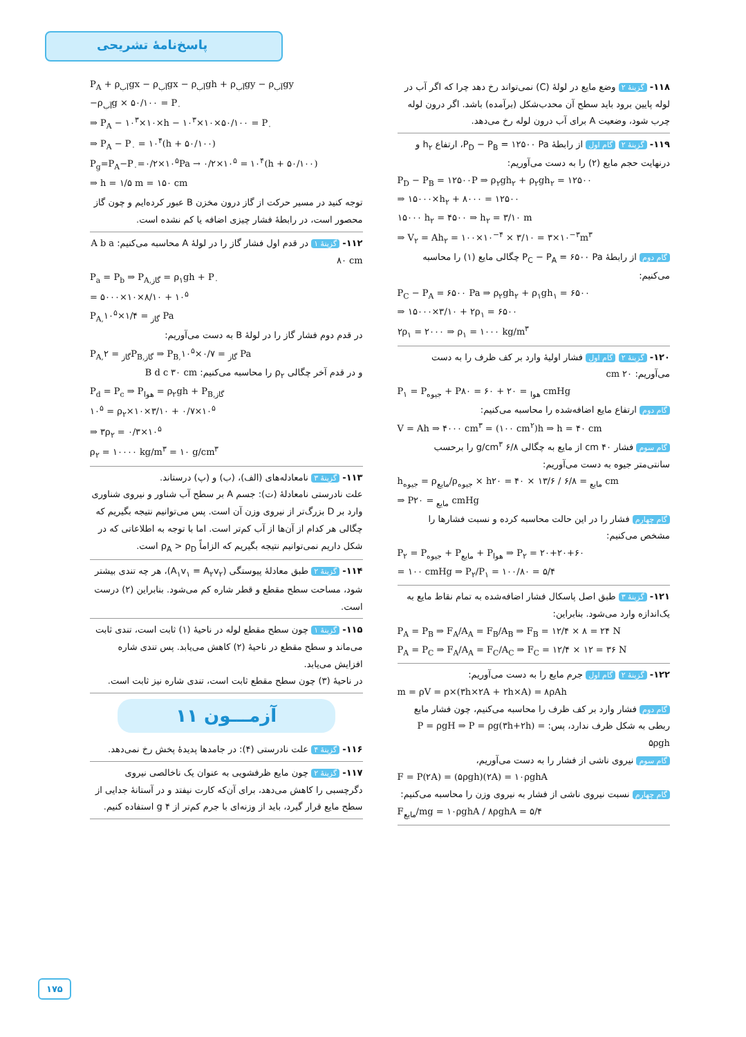پاسخ‌نامهٔ تشریحی
۱۱۸- گزینهٔ ۲ وضع مایع در لولهٔ (C) نمی‌تواند رخ دهد چرا که اگر آب در لوله پایین برود باید سطح آن محدب‌شکل (برآمده) باشد. اگر درون لوله چرب شود، وضعیت A برای آب درون لوله رخ می‌دهد.
۱۱۹- گزینهٔ ۲ گام اول از رابطهٔ P<sub>D</sub> − P<sub>B</sub> = ۱۲۵۰۰ Pa، ارتفاع h<sub>۲</sub> و درنهایت حجم مایع (۲) را به دست می‌آوریم:
P<sub>D</sub> − P<sub>B</sub> = ۱۲۵۰۰P ⇒ ρ<sub>۲</sub>gh<sub>۲</sub> + ρ<sub>۲</sub>gh<sub>۲</sub> = ۱۲۵۰۰
⇒ ۱۵۰۰۰×h<sub>۲</sub> + ۸۰۰۰ = ۱۲۵۰۰
۱۵۰۰۰ h<sub>۲</sub> = ۴۵۰۰ ⇒ h<sub>۲</sub> = ۳/۱۰ m
⇒ V<sub>۲</sub> = Ah<sub>۲</sub> = ۱۰۰×۱۰<sup>−۴</sup> × ۳/۱۰ = ۳×۱۰<sup>−۳</sup>m<sup>۳</sup>
گام دوم از رابطهٔ P<sub>C</sub> − P<sub>A</sub> = ۶۵۰۰ Pa چگالی مایع (۱) را محاسبه می‌کنیم:
P<sub>C</sub> − P<sub>A</sub> = ۶۵۰۰ Pa ⇒ ρ<sub>۲</sub>gh<sub>۲</sub> + ρ<sub>۱</sub>gh<sub>۱</sub> = ۶۵۰۰
⇒ ۱۵۰۰۰×۳/۱۰ + ۲ρ<sub>۱</sub> = ۶۵۰۰
۲ρ<sub>۱</sub> = ۲۰۰۰ ⇒ ρ<sub>۱</sub> = ۱۰۰۰ kg/m<sup>۳</sup>
۱۲۰- گزینهٔ ۲ گام اول فشار اولیهٔ وارد بر کف ظرف را به دست می‌آوریم: ۲۰ cm
P<sub>۱</sub> = P<sub>جیوه</sub> + P<sub>هوا</sub> = ۲۰ + ۶۰ = ۸۰ cmHg
گام دوم ارتفاع مایع اضافه‌شده را محاسبه می‌کنیم:
V = Ah ⇒ ۴۰۰۰ cm<sup>۳</sup> = (۱۰۰ cm<sup>۲</sup>)h ⇒ h = ۴۰ cm
گام سوم فشار ۴۰ cm از مایع به چگالی ۶/۸ g/cm<sup>۳</sup> را برحسب سانتی‌متر جیوه به دست می‌آوریم:
h<sub>جیوه</sub> = ρ<sub>مایع</sub>/ρ<sub>جیوه</sub> × h<sub>مایع</sub> = ۶/۸ / ۱۳/۶ × ۴۰ = ۲۰ cm
⇒ P<sub>مایع</sub> = ۲۰ cmHg
گام چهارم فشار را در این حالت محاسبه کرده و نسبت فشارها را مشخص می‌کنیم:
P<sub>۲</sub> = P<sub>جیوه</sub> + P<sub>مایع</sub> + P<sub>هوا</sub> ⇒ P<sub>۲</sub> = ۲۰+۲۰+۶۰
= ۱۰۰ cmHg ⇒ P<sub>۲</sub>/P<sub>۱</sub> = ۱۰۰/۸۰ = ۵/۴
۱۲۱- گزینهٔ ۳ طبق اصل پاسکال فشار اضافه‌شده به تمام نقاط مایع به یک‌اندازه وارد می‌شود. بنابراین:
P<sub>A</sub> = P<sub>B</sub> ⇒ F<sub>A</sub>/A<sub>A</sub> = F<sub>B</sub>/A<sub>B</sub> ⇒ F<sub>B</sub> = ۱۲/۴ × ۸ = ۲۴ N
P<sub>A</sub> = P<sub>C</sub> ⇒ F<sub>A</sub>/A<sub>A</sub> = F<sub>C</sub>/A<sub>C</sub> ⇒ F<sub>C</sub> = ۱۲/۴ × ۱۲ = ۳۶ N
۱۲۲- گزینهٔ ۲ گام اول جرم مایع را به دست می‌آوریم:
m = ρV = ρ×(۳h×۲A + ۲h×A) = ۸ρAh
گام دوم فشار وارد بر کف ظرف را محاسبه می‌کنیم، چون فشار مایع ربطی به شکل ظرف ندارد، پس: P = ρgH ⇒ P = ρg(۳h+۲h) = ۵ρgh
گام سوم نیروی ناشی از فشار را به دست می‌آوریم،
F = P(۲A) = (۵ρgh)(۲A) = ۱۰ρghA
گام چهارم نسبت نیروی ناشی از فشار به نیروی وزن را محاسبه می‌کنیم:
F<sub>مایع</sub>/mg = ۱۰ρghA / ۸ρghA = ۵/۴
P<sub>A</sub> + ρ<sub>آب</sub>gx − ρ<sub>آب</sub>gx − ρ<sub>آب</sub>gh + ρ<sub>آب</sub>gy − ρ<sub>آب</sub>gy
−ρ<sub>آب</sub>g × ۵۰/۱۰۰ = P<sub>۰</sub>
⇒ P<sub>A</sub> − ۱۰<sup>۳</sup>×۱۰×h − ۱۰<sup>۳</sup>×۱۰×۵۰/۱۰۰ = P<sub>۰</sub>
⇒ P<sub>A</sub> − P<sub>۰</sub> = ۱۰<sup>۴</sup>(h + ۵۰/۱۰۰)
P<sub>g</sub>=P<sub>A</sub>−P<sub>۰</sub>=۰/۲×۱۰<sup>۵</sup>Pa → ۰/۲×۱۰<sup>۵</sup> = ۱۰<sup>۴</sup>(h + ۵۰/۱۰۰)
⇒ h = ۱/۵ m = ۱۵۰ cm
توجه کنید در مسیر حرکت از گاز درون مخزن B عبور کرده‌ایم و چون گاز محصور است، در رابطهٔ فشار چیزی اضافه یا کم نشده است.
۱۱۲- گزینهٔ ۱ در قدم اول فشار گاز را در لولهٔ A محاسبه می‌کنیم: A b a ۸۰ cm
P<sub>a</sub> = P<sub>b</sub> ⇒ P<sub>A,گاز</sub> = ρ<sub>۱</sub>gh + P<sub>۰</sub>
= ۵۰۰۰×۱۰×۸/۱۰ + ۱۰<sup>۵</sup>
P<sub>A,گاز</sub> = ۱/۴×۱۰<sup>۵</sup> Pa
در قدم دوم فشار گاز را در لولهٔ B به دست می‌آوریم:
P<sub>A,گاز</sub> = ۲P<sub>B,گاز</sub> ⇒ P<sub>B,گاز</sub> = ۰/۷×۱۰<sup>۵</sup> Pa
و در قدم آخر چگالی ρ<sub>۲</sub> را محاسبه می‌کنیم: B d c ۳۰ cm
P<sub>d</sub> = P<sub>c</sub> ⇒ P<sub>هوا</sub> = ρ<sub>۲</sub>gh + P<sub>B,گاز</sub>
۱۰<sup>۵</sup> = ρ<sub>۲</sub>×۱۰×۳/۱۰ + ۰/۷×۱۰<sup>۵</sup>
⇒ ۳ρ<sub>۲</sub> = ۰/۳×۱۰<sup>۵</sup>
ρ<sub>۲</sub> = ۱۰۰۰۰ kg/m<sup>۳</sup> = ۱۰ g/cm<sup>۳</sup>
۱۱۳- گزینهٔ ۳ نامعادله‌های (الف)، (ب) و (پ) درستاند.
علت نادرستی نامعادلهٔ (ت): جسم A بر سطح آب شناور و نیروی شناوری وارد بر D بزرگ‌تر از نیروی وزن آن است. پس می‌توانیم نتیجه بگیریم که چگالی هر کدام از آن‌ها از آب کم‌تر است. اما با توجه به اطلاعاتی که در شکل داریم نمی‌توانیم نتیجه بگیریم که الزاماً ρ<sub>A</sub> > ρ<sub>D</sub> است.
۱۱۴- گزینهٔ ۲ طبق معادلهٔ پیوستگی (A<sub>۱</sub>v<sub>۱</sub> = A<sub>۲</sub>v<sub>۲</sub>)، هر چه تندی بیشتر شود، مساحت سطح مقطع و قطر شاره کم می‌شود. بنابراین (۲) درست است.
۱۱۵- گزینهٔ ۱ چون سطح مقطع لوله در ناحیهٔ (۱) ثابت است، تندی ثابت می‌ماند و سطح مقطع در ناحیهٔ (۲) کاهش می‌یابد. پس تندی شاره افزایش می‌یابد.
در ناحیهٔ (۳) چون سطح مقطع ثابت است، تندی شاره نیز ثابت است.
آزمـــون ۱۱
۱۱۶- گزینهٔ ۴ علت نادرستی (۴): در جامدها پدیدهٔ پخش رخ نمی‌دهد.
۱۱۷- گزینهٔ ۲ چون مایع ظرفشویی به عنوان یک ناخالصی نیروی دگرچسبی را کاهش می‌دهد، برای آن‌که کارت نیفتد و در آستانهٔ جدایی از سطح مایع قرار گیرد، باید از وزنه‌ای با جرم کم‌تر از ۴ g استفاده کنیم.
۱۷۵